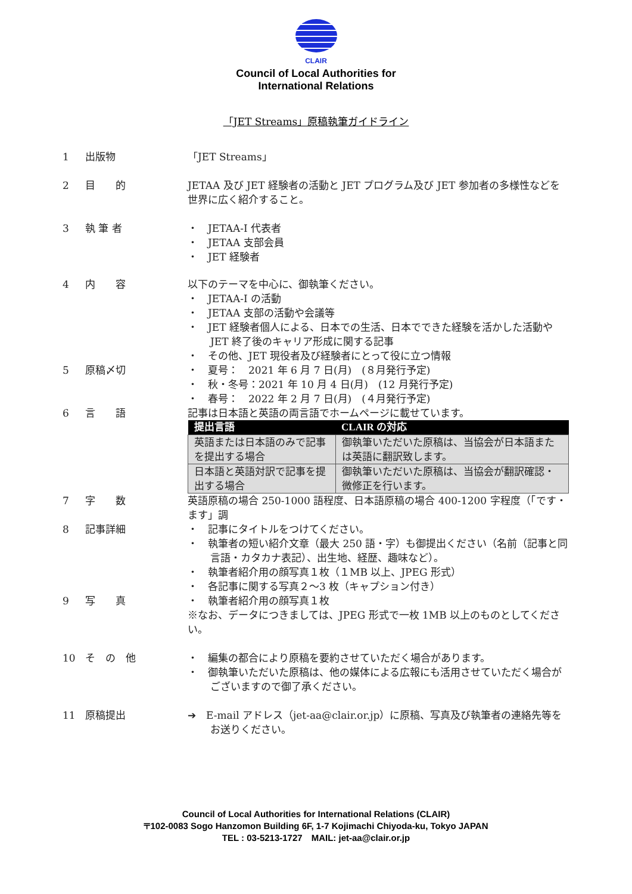CLAIR
Council of Local Authorities for
International Relations
「JET Streams」原稿執筆ガイドライン
1 出版物 「JET Streams」
2 目　　的 JETAA 及び JET 経験者の活動と JET プログラム及び JET 参加者の多様性などを世界に広く紹介すること。
3 執 筆 者 ・　JETAA-I 代表者
・　JETAA 支部会員
・　JET 経験者
4 内　　容 以下のテーマを中心に、御執筆ください。
・　JETAA-I の活動
・　JETAA 支部の活動や会議等
・　JET 経験者個人による、日本での生活、日本でできた経験を活かした活動や JET 終了後のキャリア形成に関する記事
・　その他、JET 現役者及び経験者にとって役に立つ情報
5 原稿〆切 ・　夏号：　2021 年 6 月 7 日(月)　(８月発行予定)
・　秋・冬号：2021 年 10 月 4 日(月)　(12 月発行予定)
・　春号：　2022 年 2 月 7 日(月)　(４月発行予定)
6 言　　語 記事は日本語と英語の両言語でホームページに載せています。
| 提出言語 | CLAIR の対応 |
| --- | --- |
| 英語または日本語のみで記事を提出する場合 | 御執筆いただいた原稿は、当協会が日本語または英語に翻訳致します。 |
| 日本語と英語対訳で記事を提出する場合 | 御執筆いただいた原稿は、当協会が翻訳確認・微修正を行います。 |
7 字　　数 英語原稿の場合 250-1000 語程度、日本語原稿の場合 400-1200 字程度（「です・ます」調
8 記事詳細 ・　記事にタイトルをつけてください。
・　執筆者の短い紹介文章（最大 250 語・字）も御提出ください（名前（記事と同言語・カタカナ表記）、出生地、経歴、趣味など）。
・　執筆者紹介用の顔写真１枚（１MB 以上、JPEG 形式）
・　各記事に関する写真２～3 枚（キャプション付き）
9 写　　真 ・　執筆者紹介用の顔写真１枚
※なお、データにつきましては、JPEG 形式で一枚 1MB 以上のものとしてください。
10 そ　の　他 ・　編集の都合により原稿を要約させていただく場合があります。
・　御執筆いただいた原稿は、他の媒体による広報にも活用させていただく場合がございますので御了承ください。
11 原稿提出 ➔　E-mail アドレス（jet-aa@clair.or.jp）に原稿、写真及び執筆者の連絡先等をお送りください。
Council of Local Authorities for International Relations (CLAIR)
〒102-0083 Sogo Hanzomon Building 6F, 1-7 Kojimachi Chiyoda-ku, Tokyo JAPAN
TEL : 03-5213-1727　MAIL: jet-aa@clair.or.jp